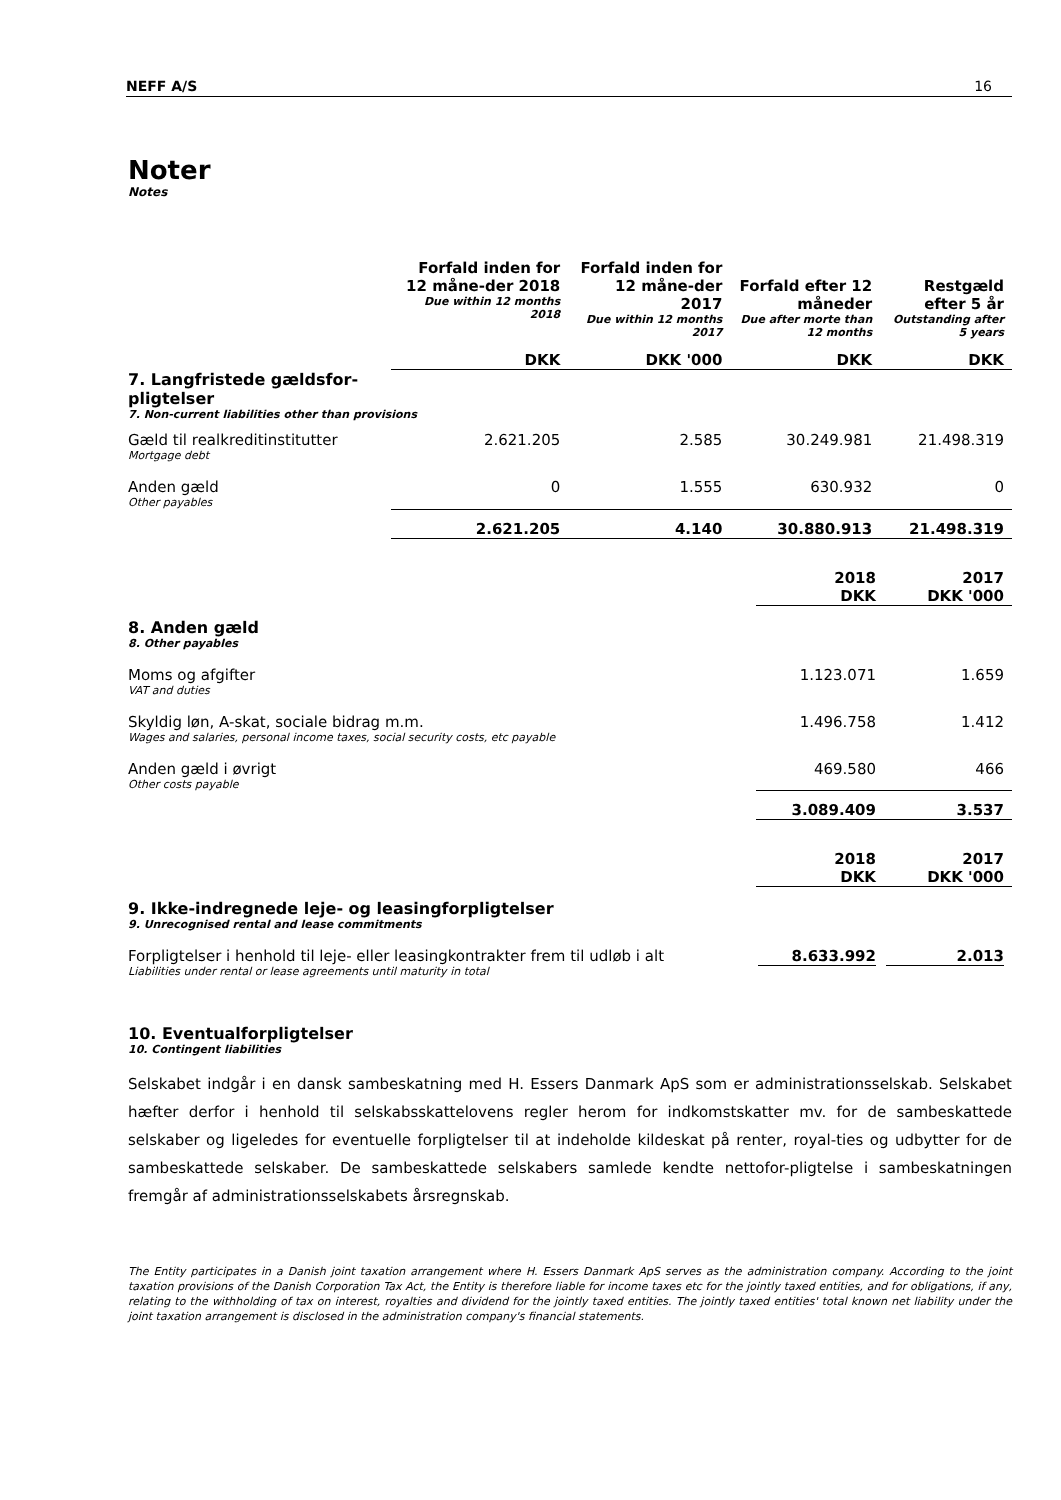NEFF A/S 16
Noter
Notes
| | Forfald inden for 12 måne-der 2018 Due within 12 months 2018 | Forfald inden for 12 måne-der 2017 Due within 12 months 2017 | Forfald efter 12 måneder Due after morte than 12 months | Restgæld efter 5 år Outstanding after 5 years |
| | DKK | DKK '000 | DKK | DKK |
| 7. Langfristede gældsfor- pligtelser 7. Non-current liabilities other than provisions | | | | |
| Gæld til realkreditinstitutter Mortgage debt | 2.621.205 | 2.585 | 30.249.981 | 21.498.319 |
| Anden gæld Other payables | 0 | 1.555 | 630.932 | 0 |
| | 2.621.205 | 4.140 | 30.880.913 | 21.498.319 |
| | 2018 DKK | 2017 DKK '000 |
| 8. Anden gæld 8. Other payables | | |
| Moms og afgifter VAT and duties | 1.123.071 | 1.659 |
| Skyldig løn, A-skat, sociale bidrag m.m. Wages and salaries, personal income taxes, social security costs, etc payable | 1.496.758 | 1.412 |
| Anden gæld i øvrigt Other costs payable | 469.580 | 466 |
| | 3.089.409 | 3.537 |
| | 2018 DKK | 2017 DKK '000 |
| 9. Ikke-indregnede leje- og leasingforpligtelser 9. Unrecognised rental and lease commitments | | |
| Forpligtelser i henhold til leje- eller leasingkontrakter frem til udløb i alt Liabilities under rental or lease agreements until maturity in total | 8.633.992 | 2.013 |
10. Eventualforpligtelser
10. Contingent liabilities
Selskabet indgår i en dansk sambeskatning med H. Essers Danmark ApS som er administrationsselskab. Selskabet hæfter derfor i henhold til selskabsskattelovens regler herom for indkomstskatter mv. for de sambeskattede selskaber og ligeledes for eventuelle forpligtelser til at indeholde kildeskat på renter, royal-ties og udbytter for de sambeskattede selskaber. De sambeskattede selskabers samlede kendte nettofor-pligtelse i sambeskatningen fremgår af administrationsselskabets årsregnskab.
The Entity participates in a Danish joint taxation arrangement where H. Essers Danmark ApS serves as the administration company. According to the joint taxation provisions of the Danish Corporation Tax Act, the Entity is therefore liable for income taxes etc for the jointly taxed entities, and for obligations, if any, relating to the withholding of tax on interest, royalties and dividend for the jointly taxed entities. The jointly taxed entities' total known net liability under the joint taxation arrangement is disclosed in the administration company's financial statements.